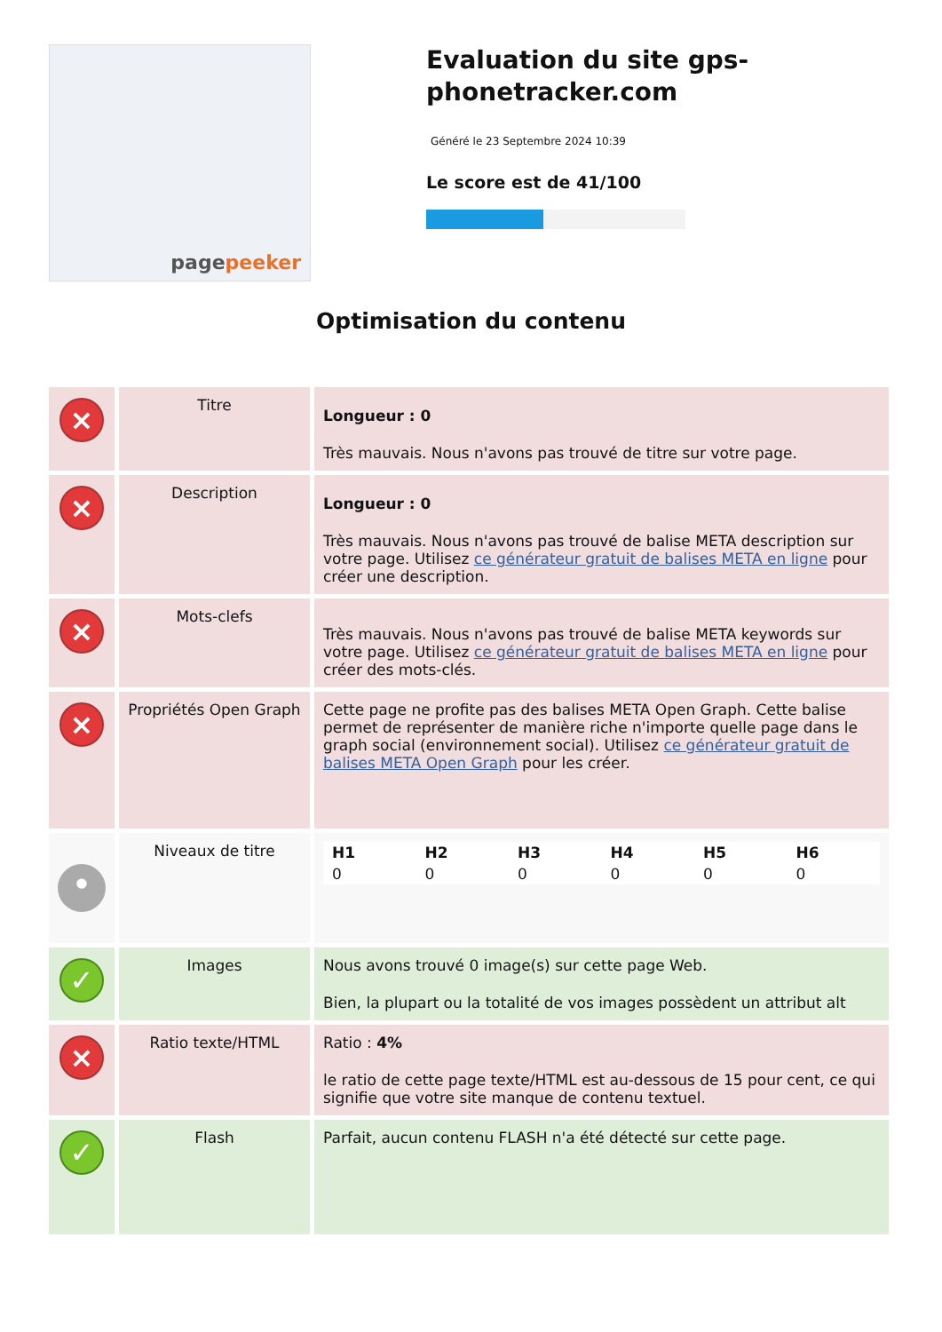pagepeeker
Evaluation du site gps-phonetracker.com
Généré le 23 Septembre 2024 10:39
Le score est de 41/100
Optimisation du contenu
| × | Titre | Longueur : 0 Très mauvais. Nous n'avons pas trouvé de titre sur votre page. |
| × | Description | Longueur : 0 Très mauvais. Nous n'avons pas trouvé de balise META description sur votre page. Utilisez ce générateur gratuit de balises META en ligne pour créer une description. |
| × | Mots-clefs | Très mauvais. Nous n'avons pas trouvé de balise META keywords sur votre page. Utilisez ce générateur gratuit de balises META en ligne pour créer des mots-clés. |
| × | Propriétés Open Graph | Cette page ne profite pas des balises META Open Graph. Cette balise permet de représenter de manière riche n'importe quelle page dans le graph social (environnement social). Utilisez ce générateur gratuit de balises META Open Graph pour les créer. |
| • | Niveaux de titre | / H1 / H2 / H3 / H4 / H5 / H6 / / 0 / 0 / 0 / 0 / 0 / 0 / |
| ✓ | Images | Nous avons trouvé 0 image(s) sur cette page Web. Bien, la plupart ou la totalité de vos images possèdent un attribut alt |
| × | Ratio texte/HTML | Ratio : 4% le ratio de cette page texte/HTML est au-dessous de 15 pour cent, ce qui signifie que votre site manque de contenu textuel. |
| ✓ | Flash | Parfait, aucun contenu FLASH n'a été détecté sur cette page. |